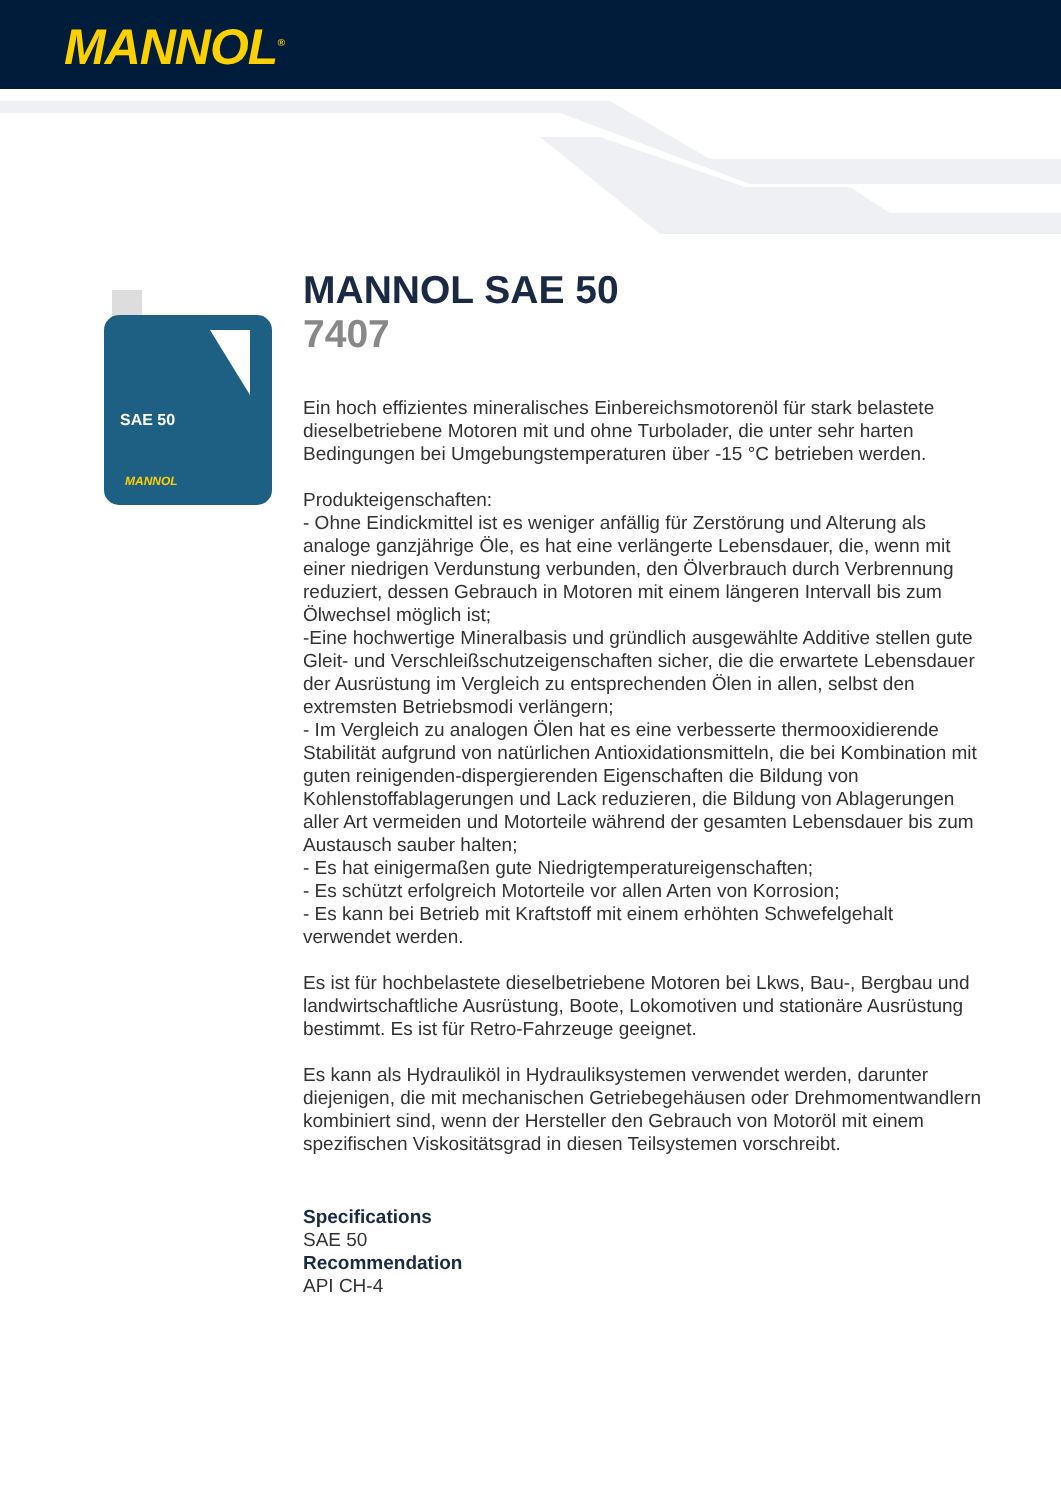MANNOL<sup>®</sup>
SAE 50
MANNOL
MANNOL SAE 50
7407
Ein hoch effizientes mineralisches Einbereichsmotorenöl für stark belastete dieselbetriebene Motoren mit und ohne Turbolader, die unter sehr harten Bedingungen bei Umgebungstemperaturen über -15 °C betrieben werden.
Produkteigenschaften:
- Ohne Eindickmittel ist es weniger anfällig für Zerstörung und Alterung als analoge ganzjährige Öle, es hat eine verlängerte Lebensdauer, die, wenn mit einer niedrigen Verdunstung verbunden, den Ölverbrauch durch Verbrennung reduziert, dessen Gebrauch in Motoren mit einem längeren Intervall bis zum Ölwechsel möglich ist;
-Eine hochwertige Mineralbasis und gründlich ausgewählte Additive stellen gute Gleit- und Verschleißschutzeigenschaften sicher, die die erwartete Lebensdauer der Ausrüstung im Vergleich zu entsprechenden Ölen in allen, selbst den extremsten Betriebsmodi verlängern;
- Im Vergleich zu analogen Ölen hat es eine verbesserte thermooxidierende Stabilität aufgrund von natürlichen Antioxidationsmitteln, die bei Kombination mit guten reinigenden-dispergierenden Eigenschaften die Bildung von Kohlenstoffablagerungen und Lack reduzieren, die Bildung von Ablagerungen aller Art vermeiden und Motorteile während der gesamten Lebensdauer bis zum Austausch sauber halten;
- Es hat einigermaßen gute Niedrigtemperatureigenschaften;
- Es schützt erfolgreich Motorteile vor allen Arten von Korrosion;
- Es kann bei Betrieb mit Kraftstoff mit einem erhöhten Schwefelgehalt verwendet werden.
Es ist für hochbelastete dieselbetriebene Motoren bei Lkws, Bau-, Bergbau und landwirtschaftliche Ausrüstung, Boote, Lokomotiven und stationäre Ausrüstung bestimmt. Es ist für Retro-Fahrzeuge geeignet.
Es kann als Hydrauliköl in Hydrauliksystemen verwendet werden, darunter diejenigen, die mit mechanischen Getriebegehäusen oder Drehmomentwandlern kombiniert sind, wenn der Hersteller den Gebrauch von Motoröl mit einem spezifischen Viskositätsgrad in diesen Teilsystemen vorschreibt.
Specifications
SAE 50
Recommendation
API CH-4